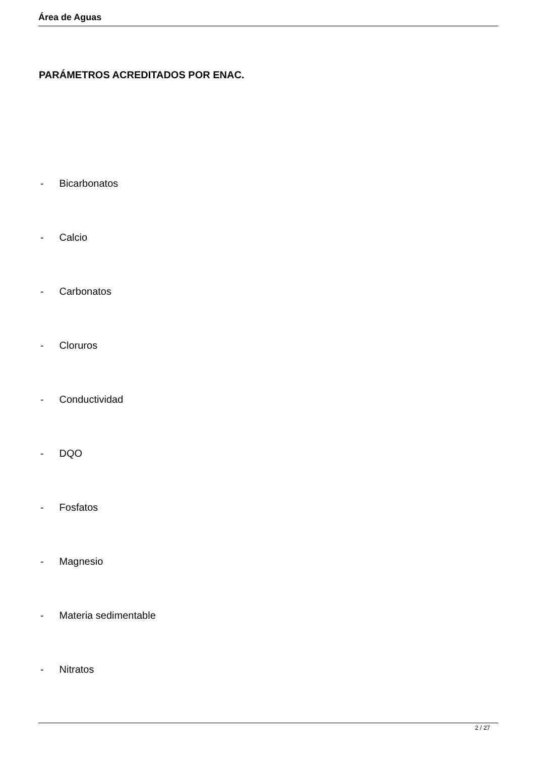Área de Aguas
PARÁMETROS ACREDITADOS POR ENAC.
- Bicarbonatos
- Calcio
- Carbonatos
- Cloruros
- Conductividad
- DQO
- Fosfatos
- Magnesio
- Materia sedimentable
- Nitratos
2 / 27